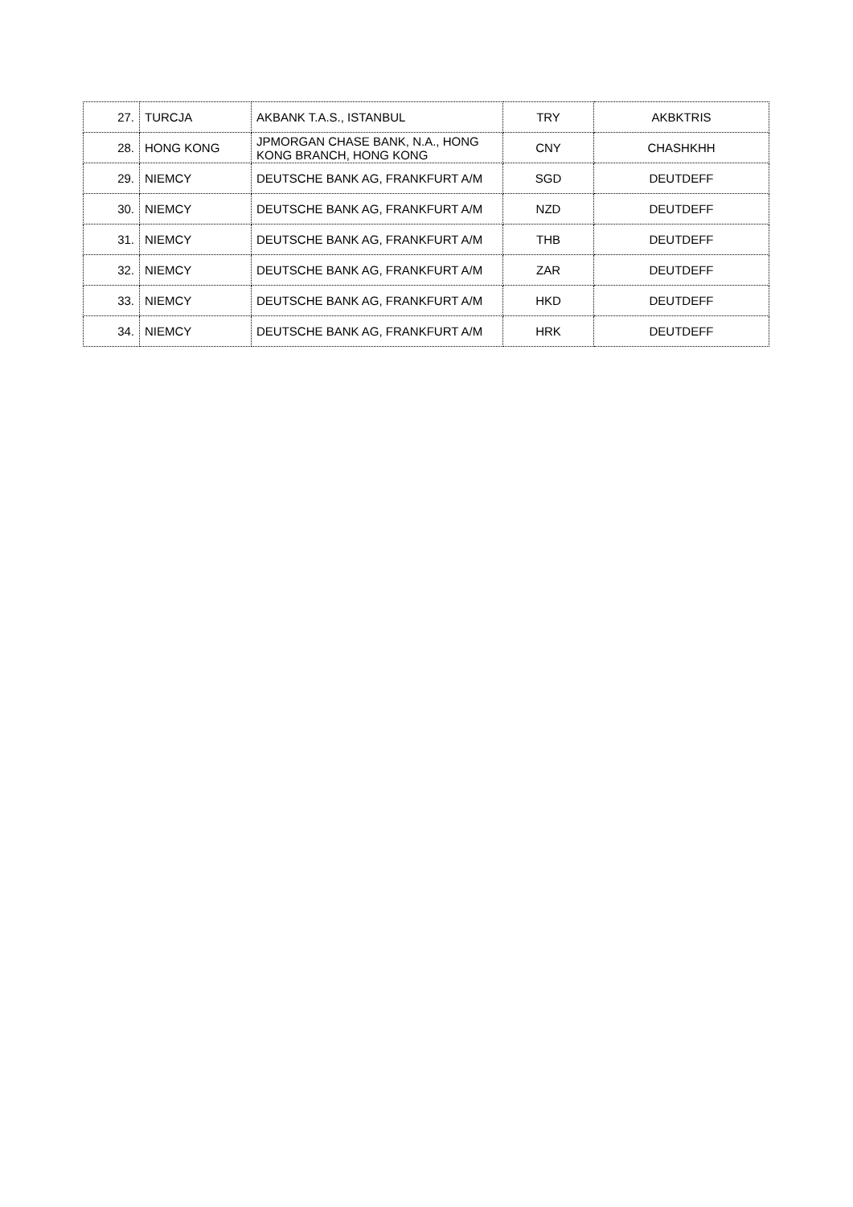| 27. | TURCJA | AKBANK T.A.S., ISTANBUL | TRY | AKBKTRIS |
| 28. | HONG KONG | JPMORGAN CHASE BANK, N.A., HONG KONG BRANCH, HONG KONG | CNY | CHASHKHH |
| 29. | NIEMCY | DEUTSCHE BANK AG, FRANKFURT A/M | SGD | DEUTDEFF |
| 30. | NIEMCY | DEUTSCHE BANK AG, FRANKFURT A/M | NZD | DEUTDEFF |
| 31. | NIEMCY | DEUTSCHE BANK AG, FRANKFURT A/M | THB | DEUTDEFF |
| 32. | NIEMCY | DEUTSCHE BANK AG, FRANKFURT A/M | ZAR | DEUTDEFF |
| 33. | NIEMCY | DEUTSCHE BANK AG, FRANKFURT A/M | HKD | DEUTDEFF |
| 34. | NIEMCY | DEUTSCHE BANK AG, FRANKFURT A/M | HRK | DEUTDEFF |